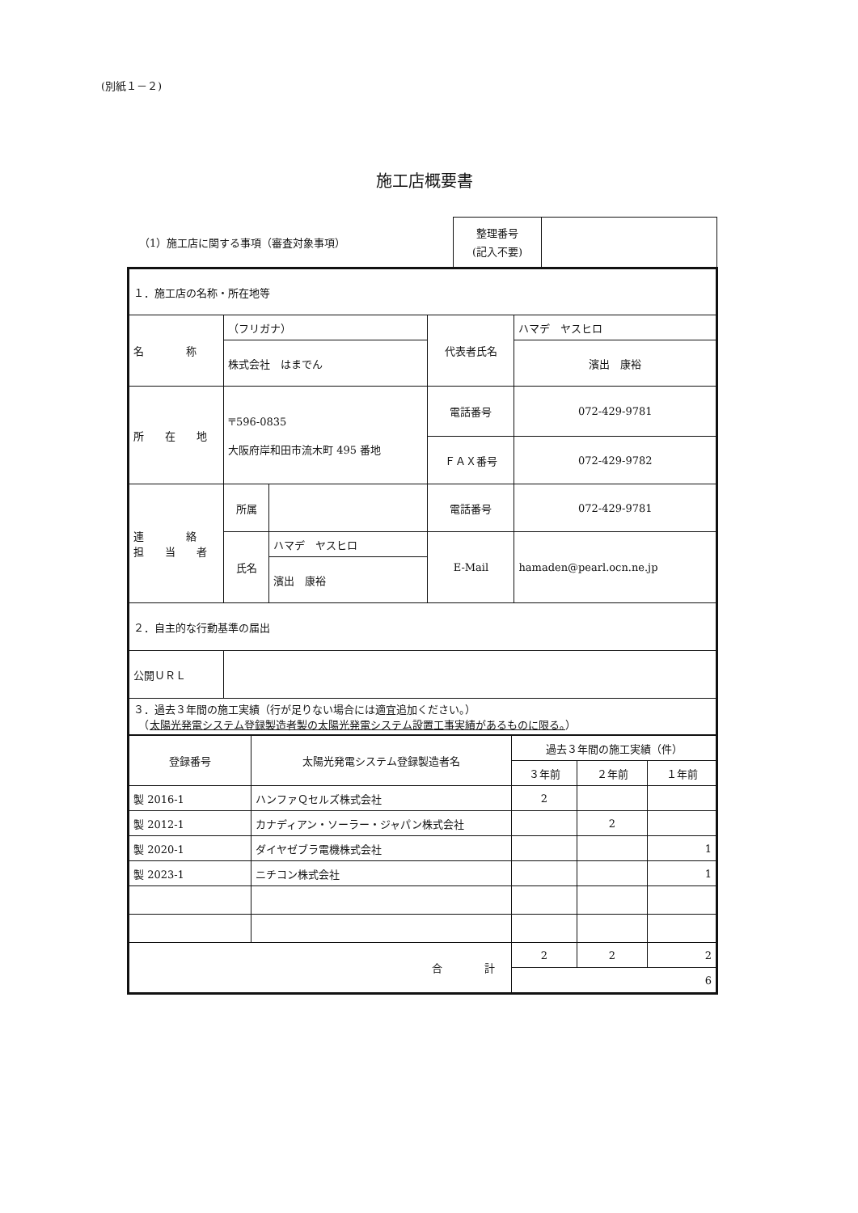(別紙１－２)
施工店概要書
（1）施工店に関する事項（審査対象事項）
| 整理番号 (記入不要) | |
| １．施工店の名称・所在地等 | | | | |
| 名 称 | （フリガナ） | | 代表者氏名 | ハマデ ヤスヒロ |
| | 株式会社 はまでん | | | 濱出 康裕 |
| 所 在 地 | 〒596-0835 大阪府岸和田市流木町 495 番地 | | 電話番号 | 072-429-9781 |
| | | | ＦＡＸ番号 | 072-429-9782 |
| 連 絡 担 当 者 | 所属 | | 電話番号 | 072-429-9781 |
| | 氏名 | ハマデ ヤスヒロ | E-Mail | hamaden@pearl.ocn.ne.jp |
| | | 濱出 康裕 | | |
| ２．自主的な行動基準の届出 | | | | |
| 公開ＵＲＬ | | | | |
| ３．過去３年間の施工実績（行が足りない場合には適宜追加ください。） （ 太陽光発電システム登録製造者製の太陽光発電システム設置工事実績があるものに限る。 ） | | | | |
| 登録番号 | 太陽光発電システム登録製造者名 | 過去３年間の施工実績（件） | | |
| --- | --- | --- | --- | --- |
| | | ３年前 | ２年前 | １年前 |
| 製 2016-1 | ハンファＱセルズ株式会社 | 2 | | |
| 製 2012-1 | カナディアン・ソーラー・ジャパン株式会社 | | 2 | |
| 製 2020-1 | ダイヤゼブラ電機株式会社 | | | 1 |
| 製 2023-1 | ニチコン株式会社 | | | 1 |
| 合 計 | | 2 | 2 | 2 |
| | | 6 | | |